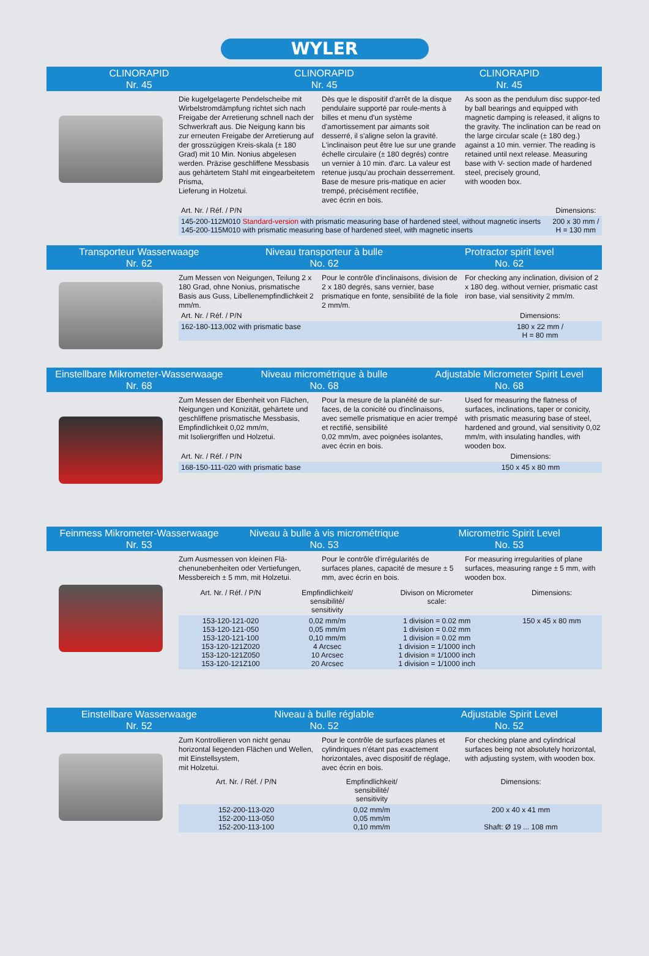WYLER
CLINORAPID
Nr. 45
CLINORAPID
Nr. 45
CLINORAPID
Nr. 45
Die kugelgelagerte Pendelscheibe mit Wirbelstromdämpfung richtet sich nach Freigabe der Arretierung schnell nach der Schwerkraft aus. Die Neigung kann bis zur erneuten Freigabe der Arretierung auf der grosszügigen Kreis-skala (± 180 Grad) mit 10 Min. Nonius abgelesen werden. Präzise geschliffene Messbasis aus gehärtetem Stahl mit eingearbeitetem Prisma,
Lieferung in Holzetui.
Dès que le dispositif d'arrêt de la disque pendulaire supporté par roule-ments à billes et menu d'un système d'amortissement par aimants soit desserré, il s'aligne selon la gravité. L'inclinaison peut être lue sur une grande échelle circulaire (± 180 degrés) contre un vernier à 10 min. d'arc. La valeur est retenue jusqu'au prochain desserrement. Base de mesure pris-matique en acier trempé, précisément rectifiée,
avec écrin en bois.
As soon as the pendulum disc suppor-ted by ball bearings and equipped with magnetic damping is released, it aligns to the gravity. The inclination can be read on the large circular scale (± 180 deg.) against a 10 min. vernier. The reading is retained until next release. Measuring base with V- section made of hardened steel, precisely ground,
with wooden box.
| Art. Nr. / Réf. / P/N | Dimensions: |
| --- | --- |
| 145-200-112M010 Standard-version with prismatic measuring base of hardened steel, without magnetic inserts 145-200-115M010 with prismatic measuring base of hardened steel, with magnetic inserts | 200 x 30 mm / H = 130 mm |
Transporteur Wasserwaage
Nr. 62
Niveau transporteur à bulle
No. 62
Protractor spirit level
No. 62
Zum Messen von Neigungen, Teilung 2 x 180 Grad, ohne Nonius, prismatische Basis aus Guss, Libellenempfindlichkeit 2 mm/m.
Pour le contrôle d'inclinaisons, division de 2 x 180 degrés, sans vernier, base prismatique en fonte, sensibilité de la fiole 2 mm/m.
For checking any inclination, division of 2 x 180 deg. without vernier, prismatic cast iron base, vial sensitivity 2 mm/m.
| Art. Nr. / Réf. / P/N | Dimensions: |
| --- | --- |
| 162-180-113,002 with prismatic base | 180 x 22 mm / H = 80 mm |
Einstellbare Mikrometer-Wasserwaage
Nr. 68
Niveau micrométrique à bulle
No. 68
Adjustable Micrometer Spirit Level
No. 68
Zum Messen der Ebenheit von Flächen, Neigungen und Konizität, gehärtete und geschliffene prismatische Messbasis, Empfindlichkeit 0,02 mm/m,
mit Isoliergriffen und Holzetui.
Pour la mesure de la planéité de sur-faces, de la conicité ou d'inclinaisons, avec semelle prismatique en acier trempé et rectifié, sensibilité
0,02 mm/m, avec poignées isolantes, avec écrin en bois.
Used for measuring the flatness of surfaces, inclinations, taper or conicity, with prismatic measuring base of steel, hardened and ground, vial sensitivity 0,02 mm/m, with insulating handles, with wooden box.
| Art. Nr. / Réf. / P/N | Dimensions: |
| --- | --- |
| 168-150-111-020 with prismatic base | 150 x 45 x 80 mm |
Feinmess Mikrometer-Wasserwaage
Nr. 53
Niveau à bulle à vis micrométrique
No. 53
Micrometric Spirit Level
No. 53
Zum Ausmessen von kleinen Flä-chenunebenheiten oder Vertiefungen, Messbereich ± 5 mm, mit Holzetui.
Pour le contrôle d'irrégularités de surfaces planes, capacité de mesure ± 5 mm, avec écrin en bois.
For measuring irregularities of plane surfaces, measuring range ± 5 mm, with wooden box.
| Art. Nr. / Réf. / P/N | Empfindlichkeit/ sensibilité/ sensitivity | Divison on Micrometer scale: | Dimensions: |
| --- | --- | --- | --- |
| 153-120-121-020 153-120-121-050 153-120-121-100 153-120-121Z020 153-120-121Z050 153-120-121Z100 | 0,02 mm/m 0,05 mm/m 0,10 mm/m 4 Arcsec 10 Arcsec 20 Arcsec | 1 division = 0.02 mm 1 division = 0.02 mm 1 division = 0.02 mm 1 division = 1/1000 inch 1 division = 1/1000 inch 1 division = 1/1000 inch | 150 x 45 x 80 mm |
Einstellbare Wasserwaage
Nr. 52
Niveau à bulle réglable
No. 52
Adjustable Spirit Level
No. 52
Zum Kontrollieren von nicht genau horizontal liegenden Flächen und Wellen, mit Einstellsystem,
mit Holzetui.
Pour le contrôle de surfaces planes et cylindriques n'étant pas exactement horizontales, avec dispositif de réglage, avec écrin en bois.
For checking plane and cylindrical surfaces being not absolutely horizontal, with adjusting system, with wooden box.
| Art. Nr. / Réf. / P/N | Empfindlichkeit/ sensibilité/ sensitivity | | Dimensions: |
| --- | --- | --- | --- |
| 152-200-113-020 152-200-113-050 152-200-113-100 | 0,02 mm/m 0,05 mm/m 0,10 mm/m | | 200 x 40 x 41 mm Shaft: Ø 19 ... 108 mm |